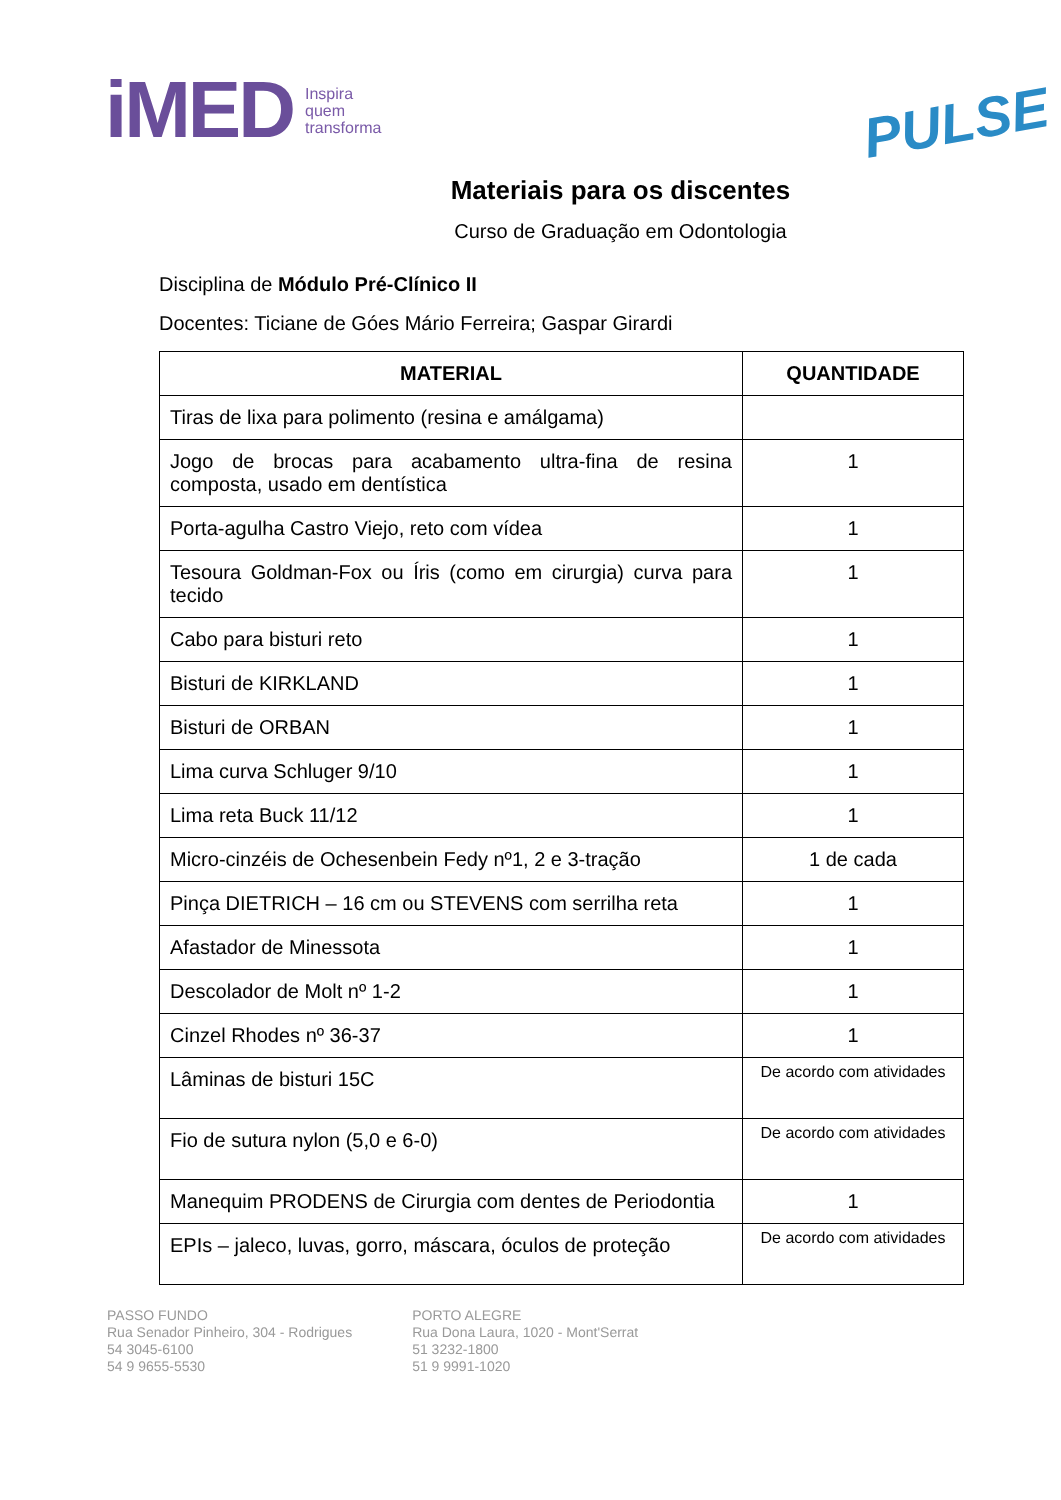iMED Inspira
quem
transforma
PULSE
Materiais para os discentes
Curso de Graduação em Odontologia
Disciplina de Módulo Pré-Clínico II
Docentes: Ticiane de Góes Mário Ferreira; Gaspar Girardi
| MATERIAL | QUANTIDADE |
| --- | --- |
| Tiras de lixa para polimento (resina e amálgama) | |
| Jogo de brocas para acabamento ultra-fina de resina composta, usado em dentística | 1 |
| Porta-agulha Castro Viejo, reto com vídea | 1 |
| Tesoura Goldman-Fox ou Íris (como em cirurgia) curva para tecido | 1 |
| Cabo para bisturi reto | 1 |
| Bisturi de KIRKLAND | 1 |
| Bisturi de ORBAN | 1 |
| Lima curva Schluger 9/10 | 1 |
| Lima reta Buck 11/12 | 1 |
| Micro-cinzéis de Ochesenbein Fedy nº1, 2 e 3-tração | 1 de cada |
| Pinça DIETRICH – 16 cm ou STEVENS com serrilha reta | 1 |
| Afastador de Minessota | 1 |
| Descolador de Molt nº 1-2 | 1 |
| Cinzel Rhodes nº 36-37 | 1 |
| Lâminas de bisturi 15C | De acordo com atividades |
| Fio de sutura nylon (5,0 e 6-0) | De acordo com atividades |
| Manequim PRODENS de Cirurgia com dentes de Periodontia | 1 |
| EPIs – jaleco, luvas, gorro, máscara, óculos de proteção | De acordo com atividades |
PASSO FUNDO
Rua Senador Pinheiro, 304 - Rodrigues
54 3045-6100
54 9 9655-5530
PORTO ALEGRE
Rua Dona Laura, 1020 - Mont'Serrat
51 3232-1800
51 9 9991-1020